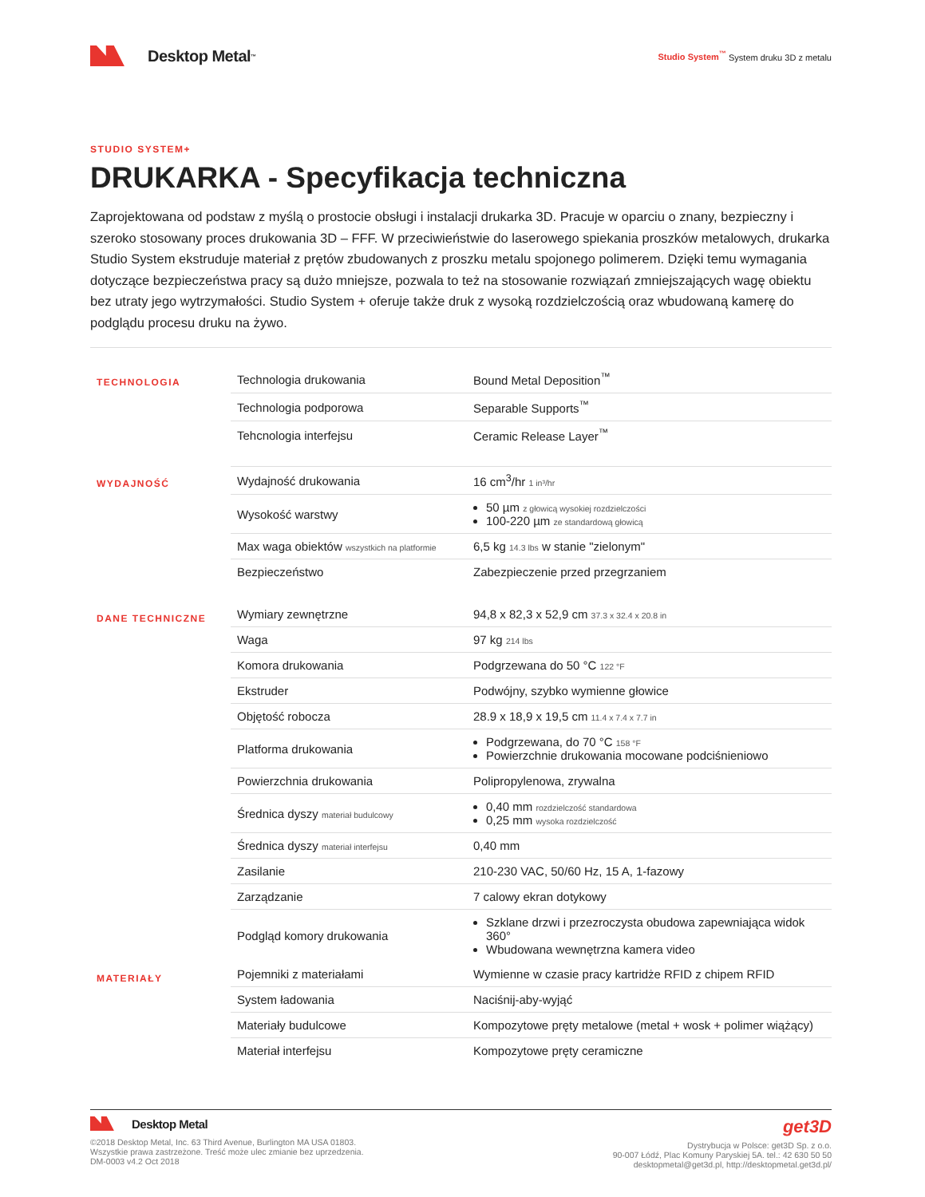Desktop Metal<sup>™</sup>
Studio System<sup>™</sup> System druku 3D z metalu
STUDIO SYSTEM+
DRUKARKA - Specyfikacja techniczna
Zaprojektowana od podstaw z myślą o prostocie obsługi i instalacji drukarka 3D. Pracuje w oparciu o znany, bezpieczny i szeroko stosowany proces drukowania 3D – FFF. W przeciwieństwie do laserowego spiekania proszków metalowych, drukarka Studio System ekstruduje materiał z prętów zbudowanych z proszku metalu spojonego polimerem. Dzięki temu wymagania dotyczące bezpieczeństwa pracy są dużo mniejsze, pozwala to też na stosowanie rozwiązań zmniejszających wagę obiektu bez utraty jego wytrzymałości. Studio System + oferuje także druk z wysoką rozdzielczością oraz wbudowaną kamerę do podglądu procesu druku na żywo.
| TECHNOLOGIA | Technologia drukowania | Bound Metal Deposition<sup>™</sup> |
| | Technologia podporowa | Separable Supports<sup>™</sup> |
| | Tehcnologia interfejsu | Ceramic Release Layer<sup>™</sup> |
| WYDAJNOŚĆ | Wydajność drukowania | 16 cm<sup>3</sup>/hr 1 in³/hr |
| | Wysokość warstwy | 50 µm z głowicą wysokiej rozdzielczości 100-220 µm ze standardową głowicą |
| | Max waga obiektów wszystkich na platformie | 6,5 kg 14.3 lbs w stanie "zielonym" |
| | Bezpieczeństwo | Zabezpieczenie przed przegrzaniem |
| DANE TECHNICZNE | Wymiary zewnętrzne | 94,8 x 82,3 x 52,9 cm 37.3 x 32.4 x 20.8 in |
| | Waga | 97 kg 214 lbs |
| | Komora drukowania | Podgrzewana do 50 °C 122 °F |
| | Ekstruder | Podwójny, szybko wymienne głowice |
| | Objętość robocza | 28.9 x 18,9 x 19,5 cm 11.4 x 7.4 x 7.7 in |
| | Platforma drukowania | Podgrzewana, do 70 °C 158 °F Powierzchnie drukowania mocowane podciśnieniowo |
| | Powierzchnia drukowania | Polipropylenowa, zrywalna |
| | Średnica dyszy materiał budulcowy | 0,40 mm rozdzielczość standardowa 0,25 mm wysoka rozdzielczość |
| | Średnica dyszy materiał interfejsu | 0,40 mm |
| | Zasilanie | 210-230 VAC, 50/60 Hz, 15 A, 1-fazowy |
| | Zarządzanie | 7 calowy ekran dotykowy |
| | Podgląd komory drukowania | Szklane drzwi i przezroczysta obudowa zapewniająca widok 360° Wbudowana wewnętrzna kamera video |
| MATERIAŁY | Pojemniki z materiałami | Wymienne w czasie pracy kartridże RFID z chipem RFID |
| | System ładowania | Naciśnij-aby-wyjąć |
| | Materiały budulcowe | Kompozytowe pręty metalowe (metal + wosk + polimer wiążący) |
| | Materiał interfejsu | Kompozytowe pręty ceramiczne |
Desktop Metal
©2018 Desktop Metal, Inc. 63 Third Avenue, Burlington MA USA 01803.
Wszystkie prawa zastrzeżone. Treść może ulec zmianie bez uprzedzenia.
DM-0003 v4.2 Oct 2018
get3D
Dystrybucja w Polsce: get3D Sp. z o.o.
90-007 Łódź, Plac Komuny Paryskiej 5A. tel.: 42 630 50 50
desktopmetal@get3d.pl, http://desktopmetal.get3d.pl/